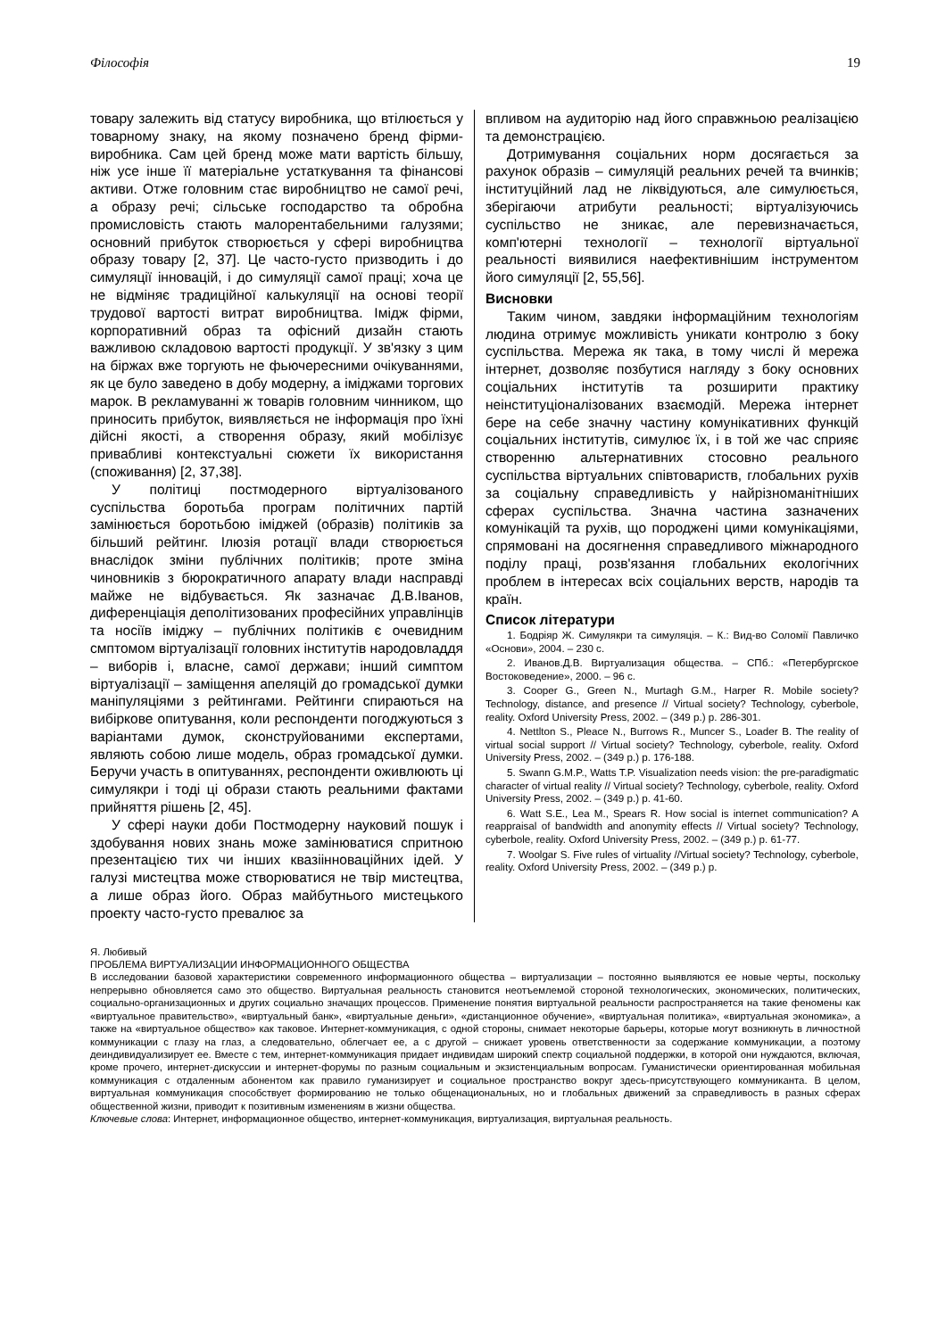Філософія 19
товару залежить від статусу виробника, що втілюється у товарному знаку, на якому позначено бренд фірми-виробника. Сам цей бренд може мати вартість більшу, ніж усе інше її матеріальне устаткування та фінансові активи. Отже головним стає виробництво не самої речі, а образу речі; сільське господарство та обробна промисловість стають малорентабельними галузями; основний прибуток створюється у сфері виробництва образу товару [2, 37]. Це часто-густо призводить і до симуляції інновацій, і до симуляції самої праці; хоча це не відміняє традиційної калькуляції на основі теорії трудової вартості витрат виробництва. Імідж фірми, корпоративний образ та офісний дизайн стають важливою складовою вартості продукції. У зв'язку з цим на біржах вже торгують не фьючересними очікуваннями, як це було заведено в добу модерну, а іміджами торгових марок. В рекламуванні ж товарів головним чинником, що приносить прибуток, виявляється не інформація про їхні дійсні якості, а створення образу, який мобілізує привабливі контекстуальні сюжети їх використання (споживання) [2, 37,38].
У політиці постмодерного віртуалізованого суспільства боротьба програм політичних партій замінюється боротьбою іміджей (образів) політиків за більший рейтинг. Ілюзія ротації влади створюється внаслідок зміни публічних політиків; проте зміна чиновників з бюрократичного апарату влади насправді майже не відбувається. Як зазначає Д.В.Іванов, диференціація деполітизованих професійних управлінців та носіїв іміджу – публічних політиків є очевидним смптомом віртуалізації головних інститутів народовладдя – виборів і, власне, самої держави; інший симптом віртуалізації – заміщення апеляцій до громадської думки маніпуляціями з рейтингами. Рейтинги спираються на вибіркове опитування, коли респонденти погоджуються з варіантами думок, сконструйованими експертами, являють собою лише модель, образ громадської думки. Беручи участь в опитуваннях, респонденти оживлюють ці симулякри і тоді ці образи стають реальними фактами прийняття рішень [2, 45].
У сфері науки доби Постмодерну науковий пошук і здобування нових знань може замінюватися спритною презентацією тих чи інших квазіінноваційних ідей. У галузі мистецтва може створюватися не твір мистецтва, а лише образ його. Образ майбутнього мистецького проекту часто-густо превалює за
впливом на аудиторію над його справжньою реалізацією та демонстрацією.
Дотримування соціальних норм досягається за рахунок образів – симуляцій реальних речей та вчинків; інституційний лад не ліквідуються, але симулюється, зберігаючи атрибути реальності; віртуалізуючись суспільство не зникає, але перевизначається, комп'ютерні технології – технології віртуальної реальності виявилися наефективнішим інструментом його симуляції [2, 55,56].
Висновки
Таким чином, завдяки інформаційним технологіям людина отримує можливість уникати контролю з боку суспільства. Мережа як така, в тому числі й мережа інтернет, дозволяє позбутися нагляду з боку основних соціальних інститутів та розширити практику неінституціоналізованих взаємодій. Мережа інтернет бере на себе значну частину комунікативних функцій соціальних інститутів, симулює їх, і в той же час сприяє створенню альтернативних стосовно реального суспільства віртуальних співтовариств, глобальних рухів за соціальну справедливість у найрізноманітніших сферах суспільства. Значна частина зазначених комунікацій та рухів, що породжені цими комунікаціями, спрямовані на досягнення справедливого міжнародного поділу праці, розв'язання глобальних екологічних проблем в інтересах всіх соціальних верств, народів та країн.
Список літератури
1. Бодріяр Ж. Симулякри та симуляція. – К.: Вид-во Соломії Павличко «Основи», 2004. – 230 с.
2. Иванов.Д.В. Виртуализация общества. – СПб.: «Петербургское Востоковедение», 2000. – 96 с.
3. Cooper G., Green N., Murtagh G.M., Harper R. Mobile society? Technology, distance, and presence // Virtual society? Technology, cyberbole, reality. Oxford University Press, 2002. – (349 p.) p. 286-301.
4. Nettlton S., Pleace N., Burrows R., Muncer S., Loader B. The reality of virtual social support // Virtual society? Technology, cyberbole, reality. Oxford University Press, 2002. – (349 p.) p. 176-188.
5. Swann G.M.P., Watts T.P. Visualization needs vision: the pre-paradigmatic character of virtual reality // Virtual society? Technology, cyberbole, reality. Oxford University Press, 2002. – (349 p.) p. 41-60.
6. Watt S.E., Lea M., Spears R. How social is internet communication? A reappraisal of bandwidth and anonymity effects // Virtual society? Technology, cyberbole, reality. Oxford University Press, 2002. – (349 p.) p. 61-77.
7. Woolgar S. Five rules of virtuality //Virtual society? Technology, cyberbole, reality. Oxford University Press, 2002. – (349 p.) p.
Я. Любивый
ПРОБЛЕМА ВИРТУАЛИЗАЦИИ ИНФОРМАЦИОННОГО ОБЩЕСТВА
В исследовании базовой характеристики современного информационного общества – виртуализации – постоянно выявляются ее новые черты, поскольку непрерывно обновляется само это общество. Виртуальная реальность становится неотъемлемой стороной технологических, экономических, политических, социально-организационных и других социально значащих процессов. Применение понятия виртуальной реальности распространяется на такие феномены как «виртуальное правительство», «виртуальный банк», «виртуальные деньги», «дистанционное обучение», «виртуальная политика», «виртуальная экономика», а также на «виртуальное общество» как таковое. Интернет-коммуникация, с одной стороны, снимает некоторые барьеры, которые могут возникнуть в личностной коммуникации с глазу на глаз, а следовательно, облегчает ее, а с другой – снижает уровень ответственности за содержание коммуникации, а поэтому деиндивидуализирует ее. Вместе с тем, интернет-коммуникация придает индивидам широкий спектр социальной поддержки, в которой они нуждаются, включая, кроме прочего, интернет-дискуссии и интернет-форумы по разным социальным и экзистенциальным вопросам. Гуманистически ориентированная мобильная коммуникация с отдаленным абонентом как правило гуманизирует и социальное пространство вокруг здесь-присутствующего коммуниканта. В целом, виртуальная коммуникация способствует формированию не только общенациональных, но и глобальных движений за справедливость в разных сферах общественной жизни, приводит к позитивным изменениям в жизни общества.
Ключевые слова: Интернет, информационное общество, интернет-коммуникация, виртуализация, виртуальная реальность.